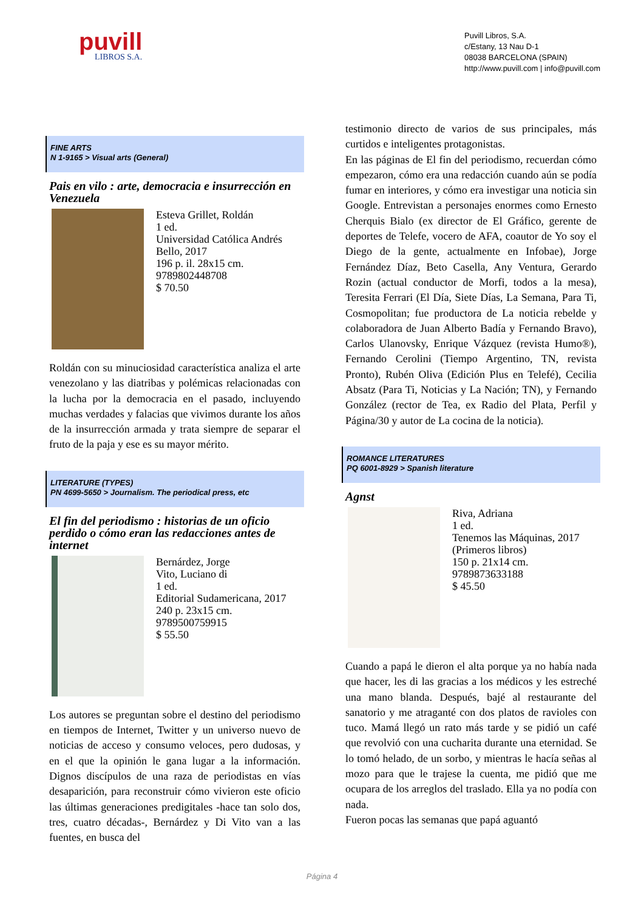puvill
LIBROS S.A.
Puvill Libros, S.A.
c/Estany, 13 Nau D-1
08038 BARCELONA (SPAIN)
http://www.puvill.com | info@puvill.com
FINE ARTS
N 1-9165 > Visual arts (General)
Pais en vilo : arte, democracia e insurrección en Venezuela
Esteva Grillet, Roldán
1 ed.
Universidad Católica Andrés Bello, 2017
196 p. il. 28x15 cm.
9789802448708
$ 70.50
Roldán con su minuciosidad característica analiza el arte venezolano y las diatribas y polémicas relacionadas con la lucha por la democracia en el pasado, incluyendo muchas verdades y falacias que vivimos durante los años de la insurrección armada y trata siempre de separar el fruto de la paja y ese es su mayor mérito.
LITERATURE (TYPES)
PN 4699-5650 > Journalism. The periodical press, etc
El fin del periodismo : historias de un oficio perdido o cómo eran las redacciones antes de internet
Bernárdez, Jorge
Vito, Luciano di
1 ed.
Editorial Sudamericana, 2017
240 p. 23x15 cm.
9789500759915
$ 55.50
Los autores se preguntan sobre el destino del periodismo en tiempos de Internet, Twitter y un universo nuevo de noticias de acceso y consumo veloces, pero dudosas, y en el que la opinión le gana lugar a la información. Dignos discípulos de una raza de periodistas en vías desaparición, para reconstruir cómo vivieron este oficio las últimas generaciones predigitales -hace tan solo dos, tres, cuatro décadas-, Bernárdez y Di Vito van a las fuentes, en busca del
testimonio directo de varios de sus principales, más curtidos e inteligentes protagonistas.
En las páginas de El fin del periodismo, recuerdan cómo empezaron, cómo era una redacción cuando aún se podía fumar en interiores, y cómo era investigar una noticia sin Google. Entrevistan a personajes enormes como Ernesto Cherquis Bialo (ex director de El Gráfico, gerente de deportes de Telefe, vocero de AFA, coautor de Yo soy el Diego de la gente, actualmente en Infobae), Jorge Fernández Díaz, Beto Casella, Any Ventura, Gerardo Rozin (actual conductor de Morfi, todos a la mesa), Teresita Ferrari (El Día, Siete Días, La Semana, Para Ti, Cosmopolitan; fue productora de La noticia rebelde y colaboradora de Juan Alberto Badía y Fernando Bravo), Carlos Ulanovsky, Enrique Vázquez (revista Humo®), Fernando Cerolini (Tiempo Argentino, TN, revista Pronto), Rubén Oliva (Edición Plus en Telefé), Cecilia Absatz (Para Ti, Noticias y La Nación; TN), y Fernando González (rector de Tea, ex Radio del Plata, Perfil y Página/30 y autor de La cocina de la noticia).
ROMANCE LITERATURES
PQ 6001-8929 > Spanish literature
Agnst
Riva, Adriana
1 ed.
Tenemos las Máquinas, 2017
(Primeros libros)
150 p. 21x14 cm.
9789873633188
$ 45.50
Cuando a papá le dieron el alta porque ya no había nada que hacer, les di las gracias a los médicos y les estreché una mano blanda. Después, bajé al restaurante del sanatorio y me atraganté con dos platos de ravioles con tuco. Mamá llegó un rato más tarde y se pidió un café que revolvió con una cucharita durante una eternidad. Se lo tomó helado, de un sorbo, y mientras le hacía señas al mozo para que le trajese la cuenta, me pidió que me ocupara de los arreglos del traslado. Ella ya no podía con nada.
Fueron pocas las semanas que papá aguantó
Página 4